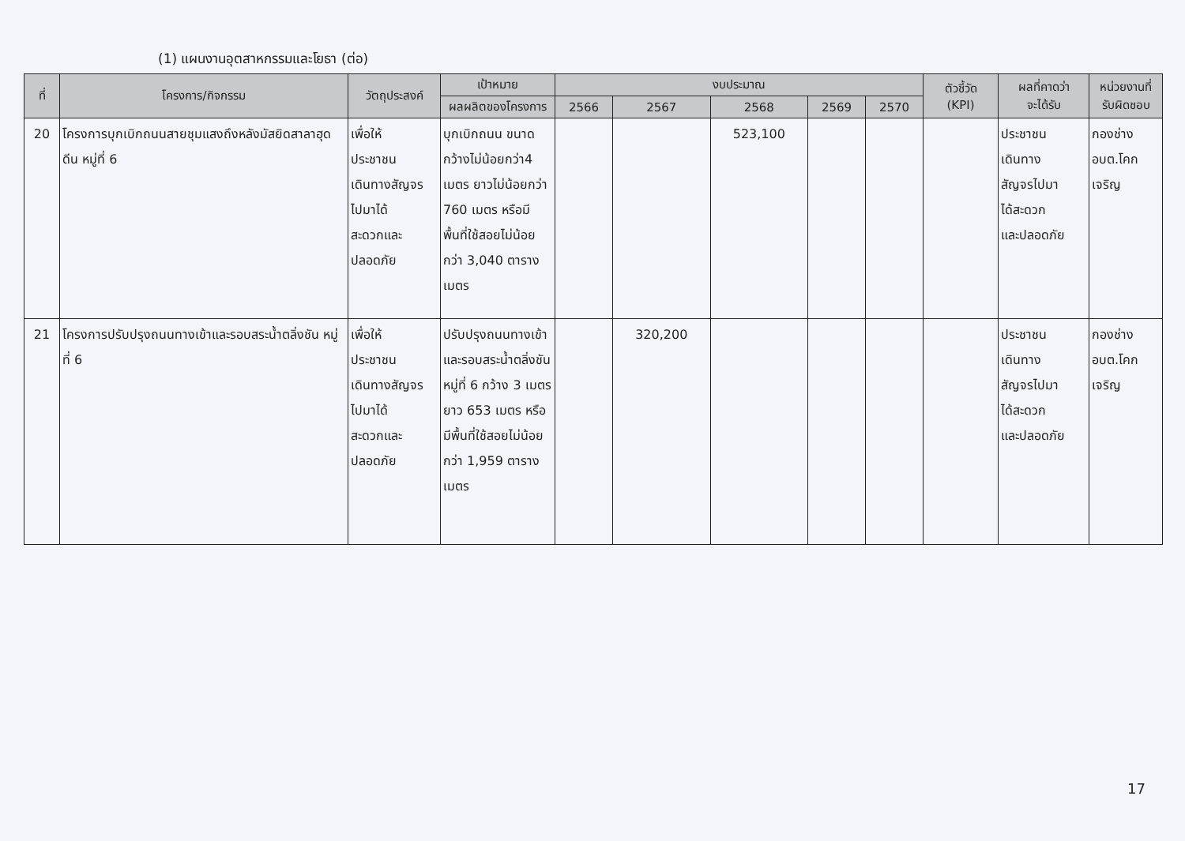(1) แผนงานอุตสาหกรรมและโยธา (ต่อ)
| ที่ | โครงการ/กิจกรรม | วัตถุประสงค์ | เป้าหมาย | งบประมาณ | | | | | ตัวชี้วัด (KPI) | ผลที่คาดว่า จะได้รับ | หน่วยงานที่ รับผิดชอบ |
| --- | --- | --- | --- | --- | --- | --- | --- | --- | --- | --- | --- |
| | | | ผลผลิตของโครงการ | 2566 | 2567 | 2568 | 2569 | 2570 | | | |
| 20 | โครงการบุกเบิกถนนสายชุมแสงถึงหลังมัสยิดสาลาฮุดดีน หมู่ที่ 6 | เพื่อให้ ประชาชน เดินทางสัญจร ไปมาได้ สะดวกและ ปลอดภัย | บุกเบิกถนน ขนาด กว้างไม่น้อยกว่า4 เมตร ยาวไม่น้อยกว่า 760 เมตร หรือมีพื้นที่ใช้สอยไม่น้อยกว่า 3,040 ตารางเมตร | | | 523,100 | | | | ประชาชน เดินทาง สัญจรไปมา ได้สะดวก และปลอดภัย | กองช่าง อบต.โคก เจริญ |
| 21 | โครงการปรับปรุงถนนทางเข้าและรอบสระน้ำตลิ่งชัน หมู่ที่ 6 | เพื่อให้ ประชาชน เดินทางสัญจร ไปมาได้ สะดวกและ ปลอดภัย | ปรับปรุงถนนทางเข้าและรอบสระน้ำตลิ่งชัน หมู่ที่ 6 กว้าง 3 เมตร ยาว 653 เมตร หรือมีพื้นที่ใช้สอยไม่น้อยกว่า 1,959 ตารางเมตร | | 320,200 | | | | | ประชาชน เดินทาง สัญจรไปมา ได้สะดวก และปลอดภัย | กองช่าง อบต.โคก เจริญ |
17